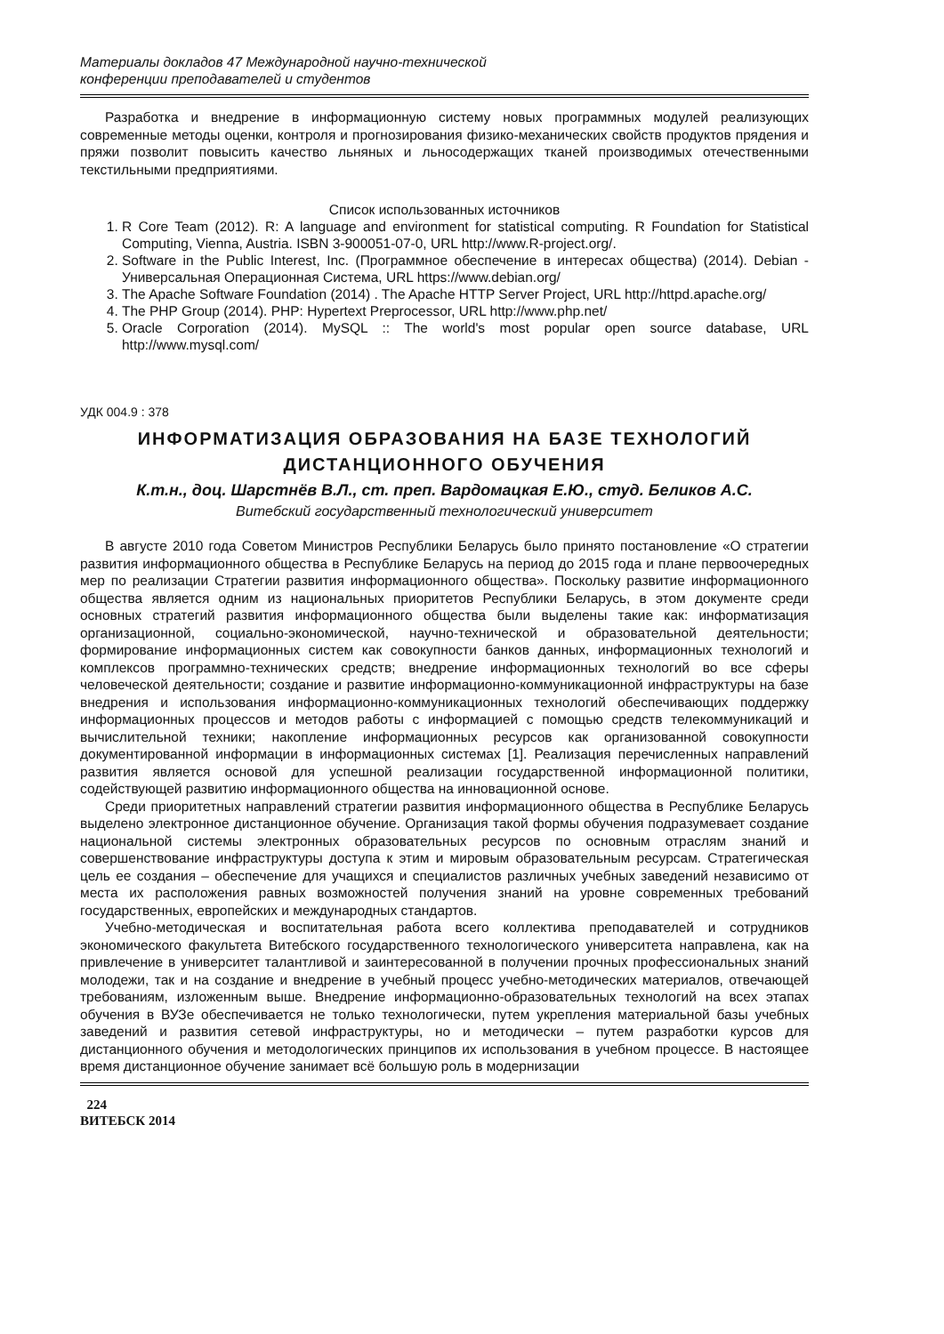Материалы докладов 47 Международной научно-технической
конференции преподавателей и студентов
Разработка и внедрение в информационную систему новых программных модулей реализующих современные методы оценки, контроля и прогнозирования физико-механических свойств продуктов прядения и пряжи позволит повысить качество льняных и льносодержащих тканей производимых отечественными текстильными предприятиями.
Список использованных источников
1. R Core Team (2012). R: A language and environment for statistical computing. R Foundation for Statistical Computing, Vienna, Austria. ISBN 3-900051-07-0, URL http://www.R-project.org/.
2. Software in the Public Interest, Inc. (Программное обеспечение в интересах общества) (2014). Debian - Универсальная Операционная Система, URL https://www.debian.org/
3. The Apache Software Foundation (2014) . The Apache HTTP Server Project, URL http://httpd.apache.org/
4. The PHP Group (2014). PHP: Hypertext Preprocessor, URL http://www.php.net/
5. Oracle Corporation (2014). MySQL :: The world's most popular open source database, URL http://www.mysql.com/
УДК 004.9 : 378
ИНФОРМАТИЗАЦИЯ ОБРАЗОВАНИЯ НА БАЗЕ ТЕХНОЛОГИЙ ДИСТАНЦИОННОГО ОБУЧЕНИЯ
К.т.н., доц. Шарстнёв В.Л., ст. преп. Вардомацкая Е.Ю., студ. Беликов А.С.
Витебский государственный технологический университет
В августе 2010 года Советом Министров Республики Беларусь было принято постановление «О стратегии развития информационного общества в Республике Беларусь на период до 2015 года и плане первоочередных мер по реализации Стратегии развития информационного общества». Поскольку развитие информационного общества является одним из национальных приоритетов Республики Беларусь, в этом документе среди основных стратегий развития информационного общества были выделены такие как: информатизация организационной, социально-экономической, научно-технической и образовательной деятельности; формирование информационных систем как совокупности банков данных, информационных технологий и комплексов программно-технических средств; внедрение информационных технологий во все сферы человеческой деятельности; создание и развитие информационно-коммуникационной инфраструктуры на базе внедрения и использования информационно-коммуникационных технологий обеспечивающих поддержку информационных процессов и методов работы с информацией с помощью средств телекоммуникаций и вычислительной техники; накопление информационных ресурсов как организованной совокупности документированной информации в информационных системах [1]. Реализация перечисленных направлений развития является основой для успешной реализации государственной информационной политики, содействующей развитию информационного общества на инновационной основе.
Среди приоритетных направлений стратегии развития информационного общества в Республике Беларусь выделено электронное дистанционное обучение. Организация такой формы обучения подразумевает создание национальной системы электронных образовательных ресурсов по основным отраслям знаний и совершенствование инфраструктуры доступа к этим и мировым образовательным ресурсам. Стратегическая цель ее создания – обеспечение для учащихся и специалистов различных учебных заведений независимо от места их расположения равных возможностей получения знаний на уровне современных требований государственных, европейских и международных стандартов.
Учебно-методическая и воспитательная работа всего коллектива преподавателей и сотрудников экономического факультета Витебского государственного технологического университета направлена, как на привлечение в университет талантливой и заинтересованной в получении прочных профессиональных знаний молодежи, так и на создание и внедрение в учебный процесс учебно-методических материалов, отвечающей требованиям, изложенным выше. Внедрение информационно-образовательных технологий на всех этапах обучения в ВУЗе обеспечивается не только технологически, путем укрепления материальной базы учебных заведений и развития сетевой инфраструктуры, но и методически – путем разработки курсов для дистанционного обучения и методологических принципов их использования в учебном процессе. В настоящее время дистанционное обучение занимает всё большую роль в модернизации
224
ВИТЕБСК 2014